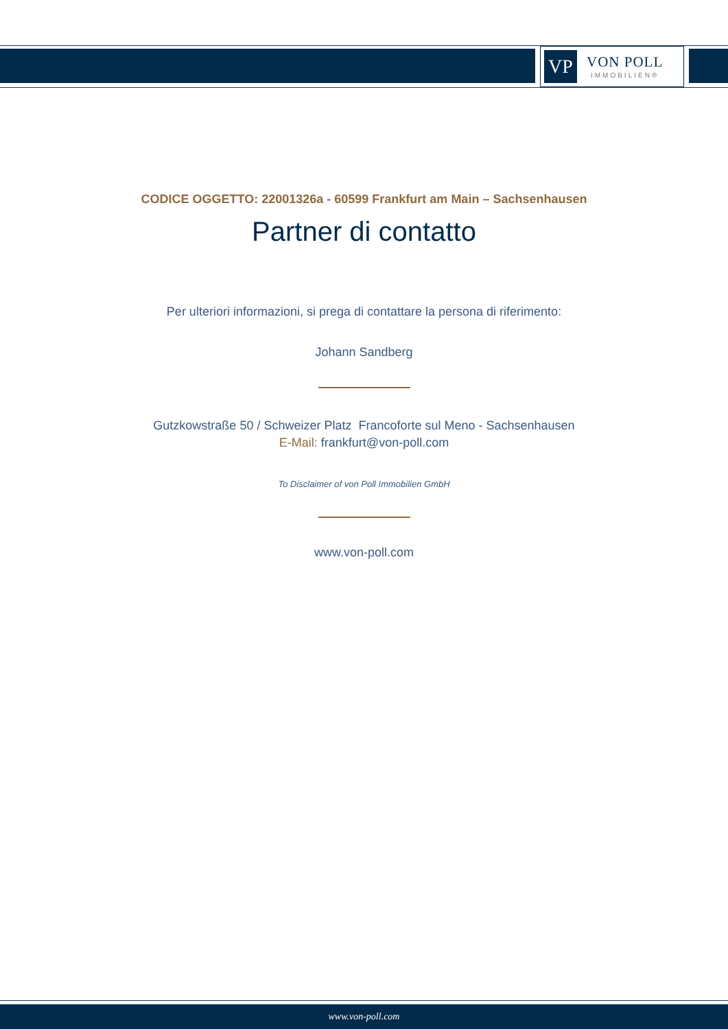VP
VON POLL
IMMOBILIEN®
CODICE OGGETTO: 22001326a - 60599 Frankfurt am Main – Sachsenhausen
Partner di contatto
Per ulteriori informazioni, si prega di contattare la persona di riferimento:
Johann Sandberg
Gutzkowstraße 50 / Schweizer Platz Francoforte sul Meno - Sachsenhausen
E-Mail: frankfurt@von-poll.com
To Disclaimer of von Poll Immobilien GmbH
www.von-poll.com
www.von-poll.com